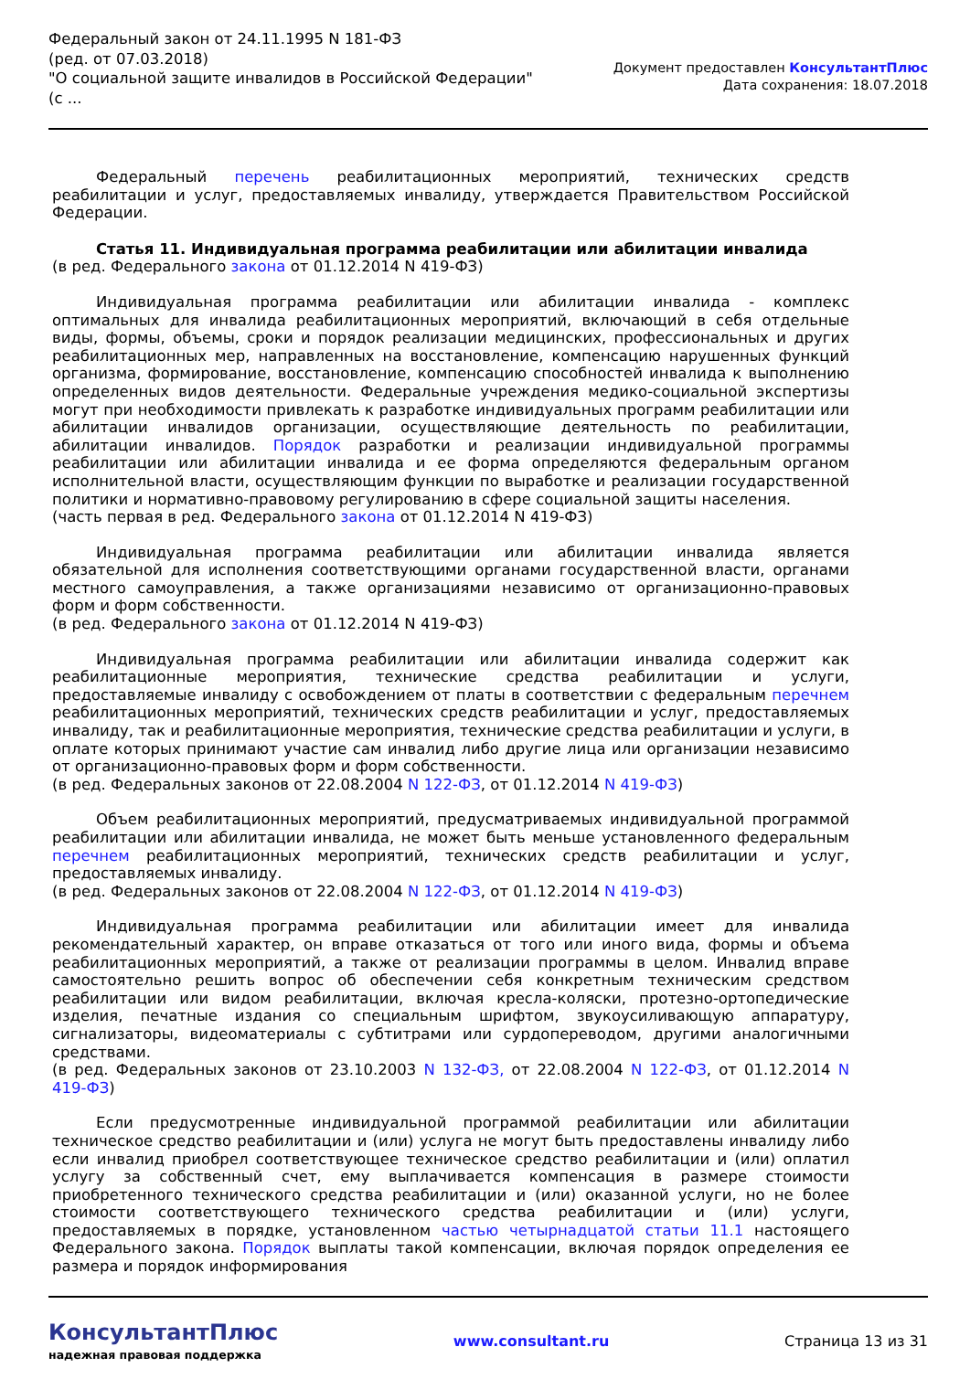Федеральный закон от 24.11.1995 N 181-ФЗ
(ред. от 07.03.2018)
"О социальной защите инвалидов в Российской Федерации"
(с ...
Документ предоставлен КонсультантПлюс
Дата сохранения: 18.07.2018
Федеральный перечень реабилитационных мероприятий, технических средств реабилитации и услуг, предоставляемых инвалиду, утверждается Правительством Российской Федерации.
Статья 11. Индивидуальная программа реабилитации или абилитации инвалида
(в ред. Федерального закона от 01.12.2014 N 419-ФЗ)
Индивидуальная программа реабилитации или абилитации инвалида - комплекс оптимальных для инвалида реабилитационных мероприятий, включающий в себя отдельные виды, формы, объемы, сроки и порядок реализации медицинских, профессиональных и других реабилитационных мер, направленных на восстановление, компенсацию нарушенных функций организма, формирование, восстановление, компенсацию способностей инвалида к выполнению определенных видов деятельности. Федеральные учреждения медико-социальной экспертизы могут при необходимости привлекать к разработке индивидуальных программ реабилитации или абилитации инвалидов организации, осуществляющие деятельность по реабилитации, абилитации инвалидов. Порядок разработки и реализации индивидуальной программы реабилитации или абилитации инвалида и ее форма определяются федеральным органом исполнительной власти, осуществляющим функции по выработке и реализации государственной политики и нормативно-правовому регулированию в сфере социальной защиты населения.
(часть первая в ред. Федерального закона от 01.12.2014 N 419-ФЗ)
Индивидуальная программа реабилитации или абилитации инвалида является обязательной для исполнения соответствующими органами государственной власти, органами местного самоуправления, а также организациями независимо от организационно-правовых форм и форм собственности.
(в ред. Федерального закона от 01.12.2014 N 419-ФЗ)
Индивидуальная программа реабилитации или абилитации инвалида содержит как реабилитационные мероприятия, технические средства реабилитации и услуги, предоставляемые инвалиду с освобождением от платы в соответствии с федеральным перечнем реабилитационных мероприятий, технических средств реабилитации и услуг, предоставляемых инвалиду, так и реабилитационные мероприятия, технические средства реабилитации и услуги, в оплате которых принимают участие сам инвалид либо другие лица или организации независимо от организационно-правовых форм и форм собственности.
(в ред. Федеральных законов от 22.08.2004 N 122-ФЗ, от 01.12.2014 N 419-ФЗ)
Объем реабилитационных мероприятий, предусматриваемых индивидуальной программой реабилитации или абилитации инвалида, не может быть меньше установленного федеральным перечнем реабилитационных мероприятий, технических средств реабилитации и услуг, предоставляемых инвалиду.
(в ред. Федеральных законов от 22.08.2004 N 122-ФЗ, от 01.12.2014 N 419-ФЗ)
Индивидуальная программа реабилитации или абилитации имеет для инвалида рекомендательный характер, он вправе отказаться от того или иного вида, формы и объема реабилитационных мероприятий, а также от реализации программы в целом. Инвалид вправе самостоятельно решить вопрос об обеспечении себя конкретным техническим средством реабилитации или видом реабилитации, включая кресла-коляски, протезно-ортопедические изделия, печатные издания со специальным шрифтом, звукоусиливающую аппаратуру, сигнализаторы, видеоматериалы с субтитрами или сурдопереводом, другими аналогичными средствами.
(в ред. Федеральных законов от 23.10.2003 N 132-ФЗ, от 22.08.2004 N 122-ФЗ, от 01.12.2014 N 419-ФЗ)
Если предусмотренные индивидуальной программой реабилитации или абилитации техническое средство реабилитации и (или) услуга не могут быть предоставлены инвалиду либо если инвалид приобрел соответствующее техническое средство реабилитации и (или) оплатил услугу за собственный счет, ему выплачивается компенсация в размере стоимости приобретенного технического средства реабилитации и (или) оказанной услуги, но не более стоимости соответствующего технического средства реабилитации и (или) услуги, предоставляемых в порядке, установленном частью четырнадцатой статьи 11.1 настоящего Федерального закона. Порядок выплаты такой компенсации, включая порядок определения ее размера и порядок информирования
КонсультантПлюс
надежная правовая поддержка
www.consultant.ru Страница 13 из 31